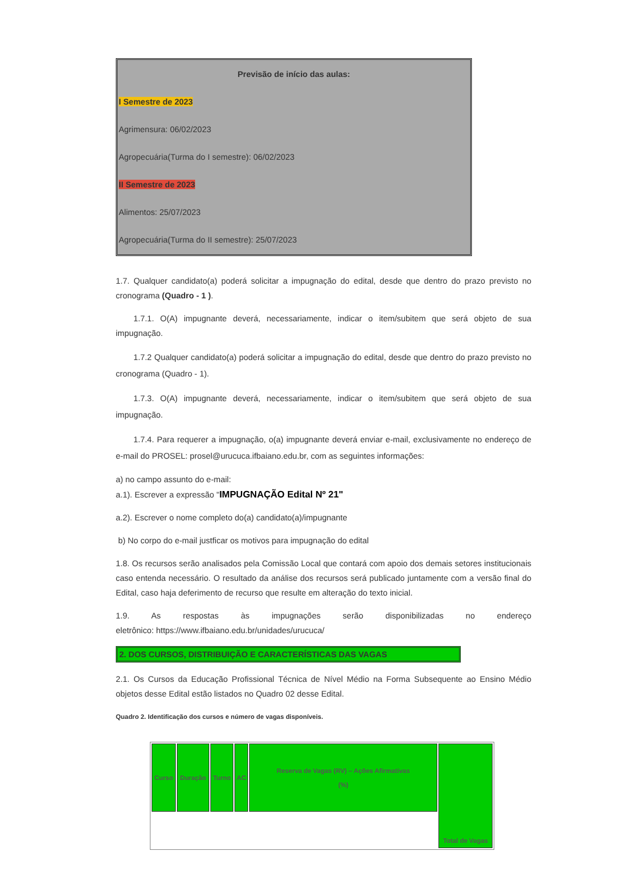Previsão de início das aulas:
I Semestre de 2023
Agrimensura: 06/02/2023
Agropecuária(Turma do I semestre): 06/02/2023
II Semestre de 2023
Alimentos: 25/07/2023
Agropecuária(Turma do II semestre): 25/07/2023
1.7. Qualquer candidato(a) poderá solicitar a impugnação do edital, desde que dentro do prazo previsto no cronograma (Quadro - 1 ).
1.7.1. O(A) impugnante deverá, necessariamente, indicar o item/subitem que será objeto de sua impugnação.
1.7.2 Qualquer candidato(a) poderá solicitar a impugnação do edital, desde que dentro do prazo previsto no cronograma (Quadro - 1).
1.7.3. O(A) impugnante deverá, necessariamente, indicar o item/subitem que será objeto de sua impugnação.
1.7.4. Para requerer a impugnação, o(a) impugnante deverá enviar e-mail, exclusivamente no endereço de e-mail do PROSEL: prosel@urucuca.ifbaiano.edu.br, com as seguintes informações:
a) no campo assunto do e-mail:
a.1). Escrever a expressão "IMPUGNAÇÃO Edital Nº 21"
a.2). Escrever o nome completo do(a) candidato(a)/impugnante
b) No corpo do e-mail justficar os motivos para impugnação do edital
1.8. Os recursos serão analisados pela Comissão Local que contará com apoio dos demais setores institucionais caso entenda necessário. O resultado da análise dos recursos será publicado juntamente com a versão final do Edital, caso haja deferimento de recurso que resulte em alteração do texto inicial.
1.9. As respostas às impugnações serão disponibilizadas no endereço
eletrônico: https://www.ifbaiano.edu.br/unidades/urucuca/
2. DOS CURSOS, DISTRIBUIÇÃO E CARACTERÍSTICAS DAS VAGAS
2.1. Os Cursos da Educação Profissional Técnica de Nível Médio na Forma Subsequente ao Ensino Médio objetos desse Edital estão listados no Quadro 02 desse Edital.
Quadro 2. Identificação dos cursos e número de vagas disponíveis.
| Curso | Duração | Turno | AC | Reserva de Vagas (RV) – Ações Afirmativas (%) | Total de Vagas |